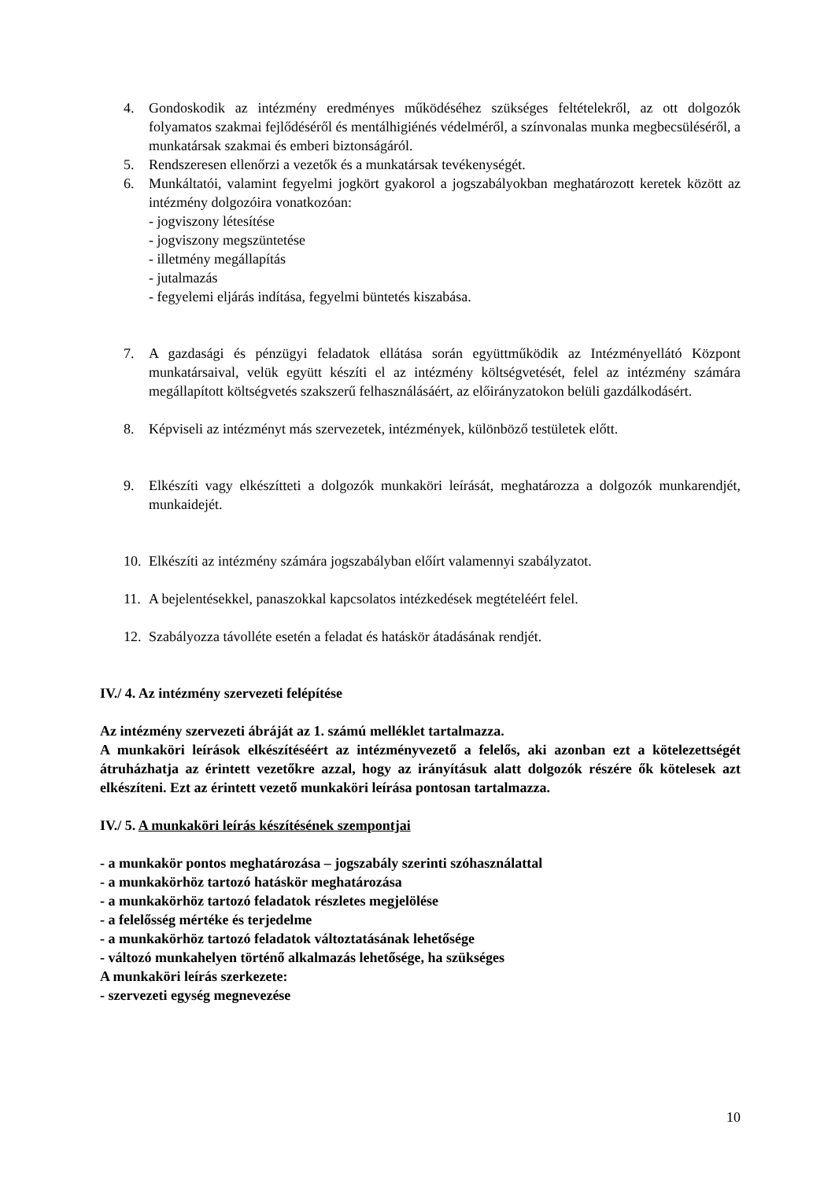4. Gondoskodik az intézmény eredményes működéséhez szükséges feltételekről, az ott dolgozók folyamatos szakmai fejlődéséről és mentálhigiénés védelméről, a színvonalas munka megbecsüléséről, a munkatársak szakmai és emberi biztonságáról.
5. Rendszeresen ellenőrzi a vezetők és a munkatársak tevékenységét.
6. Munkáltatói, valamint fegyelmi jogkört gyakorol a jogszabályokban meghatározott keretek között az intézmény dolgozóira vonatkozóan:
- jogviszony létesítése
- jogviszony megszüntetése
- illetmény megállapítás
- jutalmazás
- fegyelemi eljárás indítása, fegyelmi büntetés kiszabása.
7. A gazdasági és pénzügyi feladatok ellátása során együttműködik az Intézményellátó Központ munkatársaival, velük együtt készíti el az intézmény költségvetését, felel az intézmény számára megállapított költségvetés szakszerű felhasználásáért, az előirányzatokon belüli gazdálkodásért.
8. Képviseli az intézményt más szervezetek, intézmények, különböző testületek előtt.
9. Elkészíti vagy elkészítteti a dolgozók munkaköri leírását, meghatározza a dolgozók munkarendjét, munkaidejét.
10. Elkészíti az intézmény számára jogszabályban előírt valamennyi szabályzatot.
11. A bejelentésekkel, panaszokkal kapcsolatos intézkedések megtételéért felel.
12. Szabályozza távolléte esetén a feladat és hatáskör átadásának rendjét.
IV./ 4. Az intézmény szervezeti felépítése
Az intézmény szervezeti ábráját az 1. számú melléklet tartalmazza.
A munkaköri leírások elkészítéséért az intézményvezető a felelős, aki azonban ezt a kötelezettségét átruházhatja az érintett vezetőkre azzal, hogy az irányításuk alatt dolgozók részére ők kötelesek azt elkészíteni. Ezt az érintett vezető munkaköri leírása pontosan tartalmazza.
IV./ 5. A munkaköri leírás készítésének szempontjai
- a munkakör pontos meghatározása – jogszabály szerinti szóhasználattal
- a munkakörhöz tartozó hatáskör meghatározása
- a munkakörhöz tartozó feladatok részletes megjelölése
- a felelősség mértéke és terjedelme
- a munkakörhöz tartozó feladatok változtatásának lehetősége
- változó munkahelyen történő alkalmazás lehetősége, ha szükséges
A munkaköri leírás szerkezete:
- szervezeti egység megnevezése
10